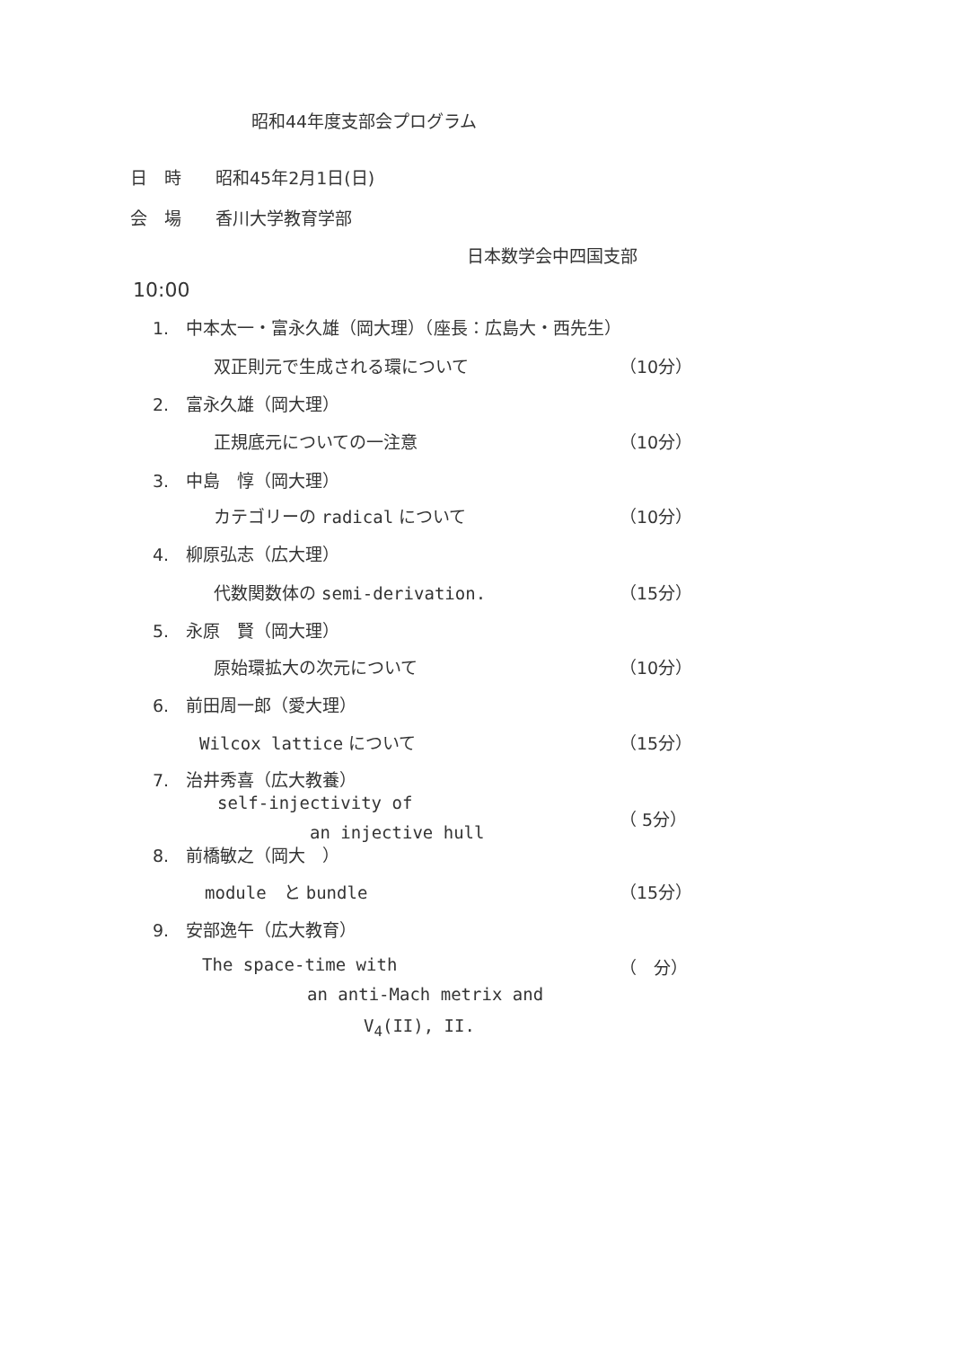昭和44年度支部会プログラム
日　時　　昭和45年2月1日(日)
会　場　　香川大学教育学部
日本数学会中四国支部
10:00
1.　中本太一・富永久雄（岡大理）（座長：広島大・西先生）
双正則元で生成される環について （10分）
2.　富永久雄（岡大理）
正規底元についての一注意 （10分）
3.　中島　惇（岡大理）
カテゴリーの radical について （10分）
4.　柳原弘志（広大理）
代数関数体の semi-derivation. （15分）
5.　永原　賢（岡大理）
原始環拡大の次元について （10分）
6.　前田周一郎（愛大理）
Wilcox lattice について （15分）
7.　治井秀喜（広大教養）
self-injectivity of
（ 5分）
an injective hull
8.　前橋敏之（岡大　）
module　と bundle （15分）
9.　安部逸午（広大教育）
The space-time with （　分）
an anti-Mach metrix and
V<sub>4</sub>(II), II.